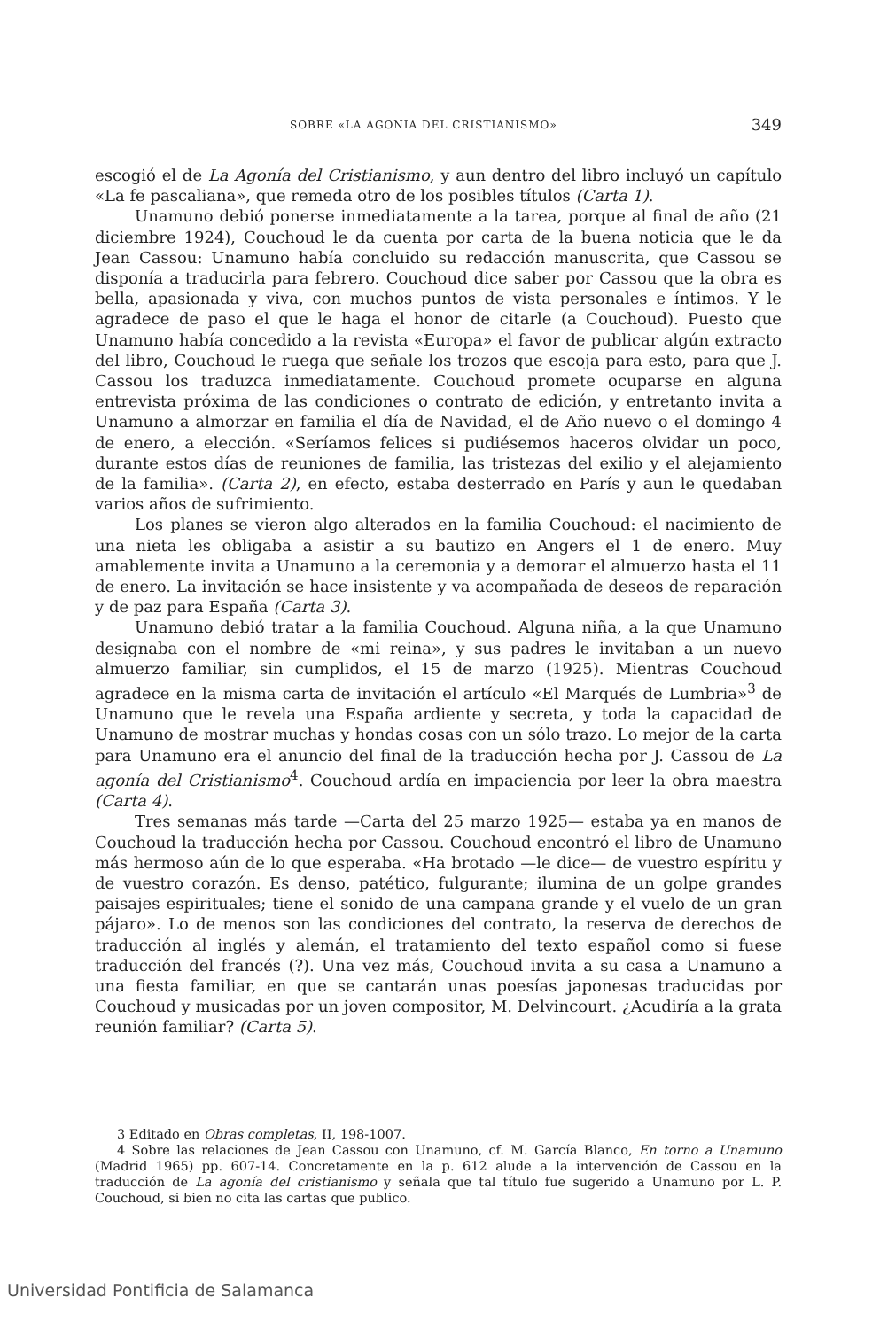SOBRE «LA AGONIA DEL CRISTIANISMO» 349
escogió el de La Agonía del Cristianismo, y aun dentro del libro incluyó un capítulo «La fe pascaliana», que remeda otro de los posibles títulos (Carta 1).
Unamuno debió ponerse inmediatamente a la tarea, porque al final de año (21 diciembre 1924), Couchoud le da cuenta por carta de la buena noticia que le da Jean Cassou: Unamuno había concluido su redacción manuscrita, que Cassou se disponía a traducirla para febrero. Couchoud dice saber por Cassou que la obra es bella, apasionada y viva, con muchos puntos de vista personales e íntimos. Y le agradece de paso el que le haga el honor de citarle (a Couchoud). Puesto que Unamuno había concedido a la revista «Europa» el favor de publicar algún extracto del libro, Couchoud le ruega que señale los trozos que escoja para esto, para que J. Cassou los traduzca inmediatamente. Couchoud promete ocuparse en alguna entrevista próxima de las condiciones o contrato de edición, y entretanto invita a Unamuno a almorzar en familia el día de Navidad, el de Año nuevo o el domingo 4 de enero, a elección. «Seríamos felices si pudiésemos haceros olvidar un poco, durante estos días de reuniones de familia, las tristezas del exilio y el alejamiento de la familia». (Carta 2), en efecto, estaba desterrado en París y aun le quedaban varios años de sufrimiento.
Los planes se vieron algo alterados en la familia Couchoud: el nacimiento de una nieta les obligaba a asistir a su bautizo en Angers el 1 de enero. Muy amablemente invita a Unamuno a la ceremonia y a demorar el almuerzo hasta el 11 de enero. La invitación se hace insistente y va acompañada de deseos de reparación y de paz para España (Carta 3).
Unamuno debió tratar a la familia Couchoud. Alguna niña, a la que Unamuno designaba con el nombre de «mi reina», y sus padres le invitaban a un nuevo almuerzo familiar, sin cumplidos, el 15 de marzo (1925). Mientras Couchoud agradece en la misma carta de invitación el artículo «El Marqués de Lumbria»<sup>3</sup> de Unamuno que le revela una España ardiente y secreta, y toda la capacidad de Unamuno de mostrar muchas y hondas cosas con un sólo trazo. Lo mejor de la carta para Unamuno era el anuncio del final de la traducción hecha por J. Cassou de La agonía del Cristianismo<sup>4</sup>. Couchoud ardía en impaciencia por leer la obra maestra (Carta 4).
Tres semanas más tarde —Carta del 25 marzo 1925— estaba ya en manos de Couchoud la traducción hecha por Cassou. Couchoud encontró el libro de Unamuno más hermoso aún de lo que esperaba. «Ha brotado —le dice— de vuestro espíritu y de vuestro corazón. Es denso, patético, fulgurante; ilumina de un golpe grandes paisajes espirituales; tiene el sonido de una campana grande y el vuelo de un gran pájaro». Lo de menos son las condiciones del contrato, la reserva de derechos de traducción al inglés y alemán, el tratamiento del texto español como si fuese traducción del francés (?). Una vez más, Couchoud invita a su casa a Unamuno a una fiesta familiar, en que se cantarán unas poesías japonesas traducidas por Couchoud y musicadas por un joven compositor, M. Delvincourt. ¿Acudiría a la grata reunión familiar? (Carta 5).
3 Editado en Obras completas, II, 198-1007.
4 Sobre las relaciones de Jean Cassou con Unamuno, cf. M. García Blanco, En torno a Unamuno (Madrid 1965) pp. 607-14. Concretamente en la p. 612 alude a la intervención de Cassou en la traducción de La agonía del cristianismo y señala que tal título fue sugerido a Unamuno por L. P. Couchoud, si bien no cita las cartas que publico.
Universidad Pontificia de Salamanca